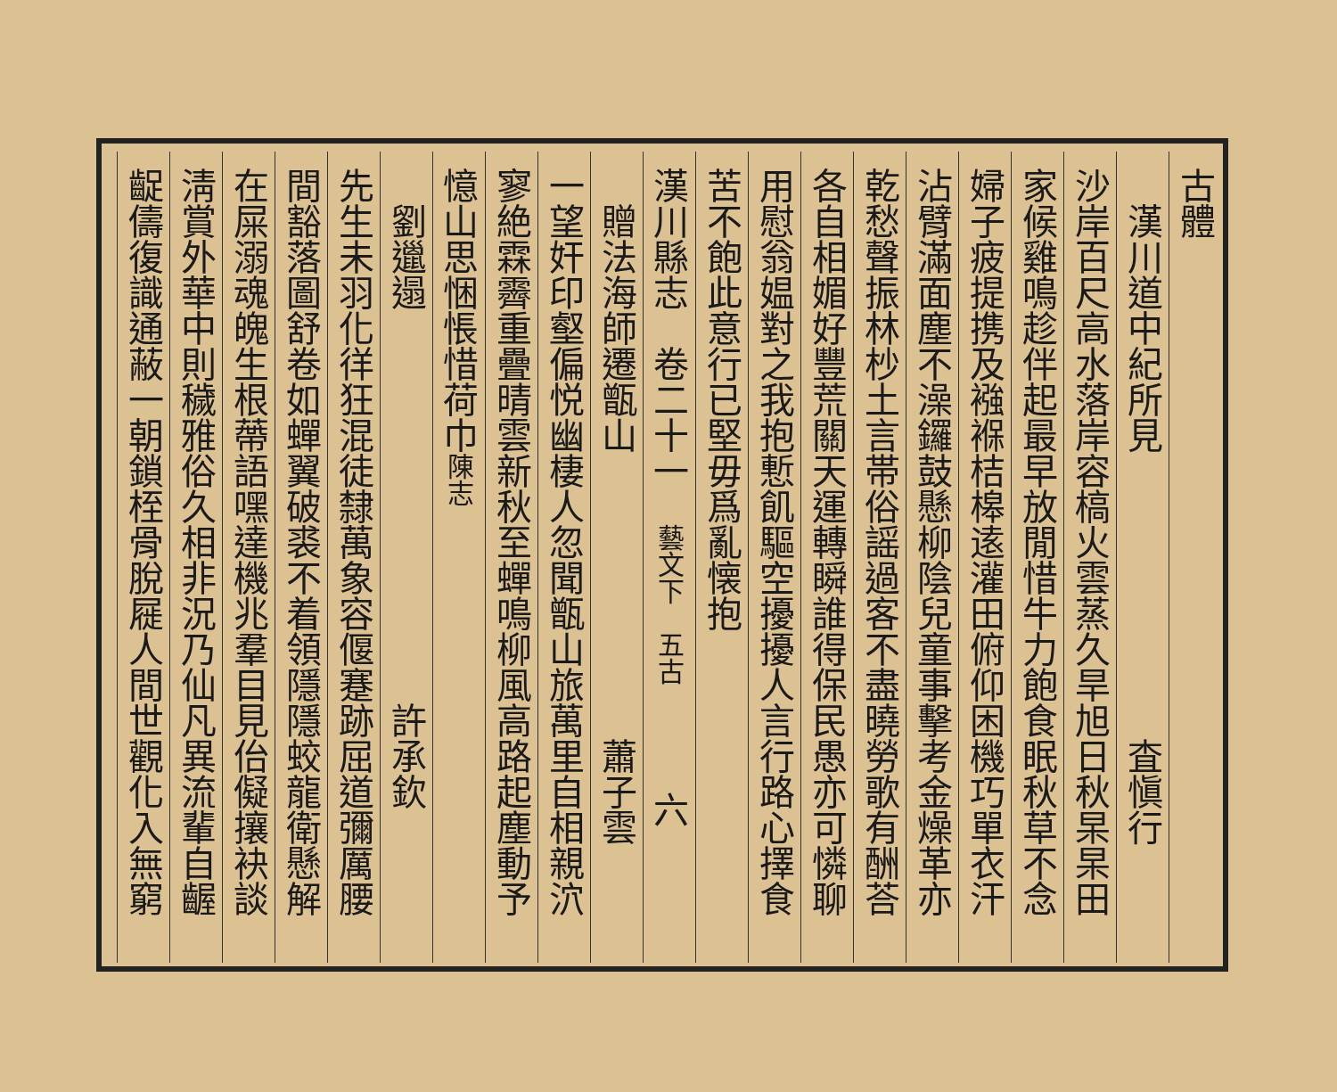古體
　漢川道中紀所見　　　　　　　　査愼行
沙岸百尺高水落岸容槁火雲蒸久旱旭日秋杲杲田
家候雞鳴趁伴起最早放閒惜牛力飽食眠秋草不念
婦子疲提携及襁褓桔槔逺灌田俯仰困機巧單衣汗
沾臂滿面塵不澡鑼鼓懸柳陰兒童事擊考金燥革亦
乾愁聲振林杪土言帯俗謡過客不盡曉勞歌有酬荅
各自相媚好豐荒關天運轉瞬誰得保民愚亦可憐聊
用慰翁媪對之我抱慙飢驅空擾擾人言行路心擇食
苦不飽此意行已堅毋爲亂懐抱
漢川縣志　卷二十一　藝文下　五古　　　六
　贈法海師遷甑山　　　　　　　　蕭子雲
一望奸印壑偏悦幽棲人忽聞甑山旅萬里自相親泬
寥絶霖霽重疊晴雲新秋至蟬鳴柳風高路起塵動予
憶山思悃悵惜荷巾陳志
　劉邋遢　　　　　　　　　　　許承欽
先生未羽化徉狂混徒隸萬象容偃蹇跡屈道彌厲腰
間豁落圖舒卷如蟬翼破裘不着領隱隱蛟龍衛懸解
在屎溺魂魄生根蔕語嘿達機兆羣目見佁儗攘袂談
淸賞外華中則穢雅俗久相非況乃仙凡異流輩自齷
齪儔復識通蔽一朝鎖桎骨脫屣人間世觀化入無窮